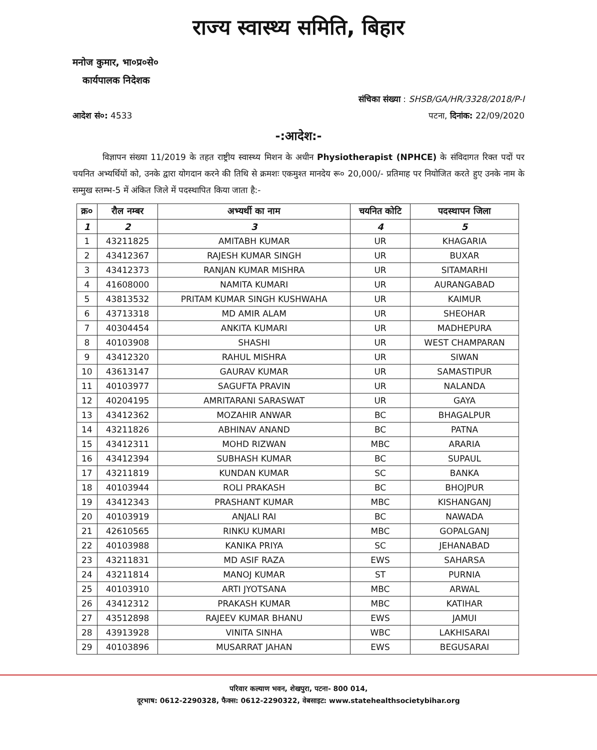राज्य स्वास्थ्य समिति, बिहार
मनोज कुमार, भा०प्र०से०
कार्यपालक निदेशक
संचिका संख्या : SHSB/GA/HR/3328/2018/P-I
आदेश सं०: 4533 पटना, दिनांक: 22/09/2020
-:आदेश:-
विज्ञापन संख्या 11/2019 के तहत राष्ट्रीय स्वास्थ्य मिशन के अधीन Physiotherapist (NPHCE) के संविदागत रिक्त पदों पर चयनित अभ्यर्थियों को, उनके द्वारा योगदान करने की तिथि से क्रमशः एकमुश्त मानदेय रू० 20,000/- प्रतिमाह पर नियोजित करते हुए उनके नाम के सम्मुख स्तम्भ-5 में अंकित जिले में पदस्थापित किया जाता है:-
| क्र० | रौल नम्बर | अभ्यर्थी का नाम | चयनित कोटि | पदस्थापन जिला |
| --- | --- | --- | --- | --- |
| 1 | 2 | 3 | 4 | 5 |
| 1 | 43211825 | AMITABH KUMAR | UR | KHAGARIA |
| 2 | 43412367 | RAJESH KUMAR SINGH | UR | BUXAR |
| 3 | 43412373 | RANJAN KUMAR MISHRA | UR | SITAMARHI |
| 4 | 41608000 | NAMITA KUMARI | UR | AURANGABAD |
| 5 | 43813532 | PRITAM KUMAR SINGH KUSHWAHA | UR | KAIMUR |
| 6 | 43713318 | MD AMIR ALAM | UR | SHEOHAR |
| 7 | 40304454 | ANKITA KUMARI | UR | MADHEPURA |
| 8 | 40103908 | SHASHI | UR | WEST CHAMPARAN |
| 9 | 43412320 | RAHUL MISHRA | UR | SIWAN |
| 10 | 43613147 | GAURAV KUMAR | UR | SAMASTIPUR |
| 11 | 40103977 | SAGUFTA PRAVIN | UR | NALANDA |
| 12 | 40204195 | AMRITARANI SARASWAT | UR | GAYA |
| 13 | 43412362 | MOZAHIR ANWAR | BC | BHAGALPUR |
| 14 | 43211826 | ABHINAV ANAND | BC | PATNA |
| 15 | 43412311 | MOHD RIZWAN | MBC | ARARIA |
| 16 | 43412394 | SUBHASH KUMAR | BC | SUPAUL |
| 17 | 43211819 | KUNDAN KUMAR | SC | BANKA |
| 18 | 40103944 | ROLI PRAKASH | BC | BHOJPUR |
| 19 | 43412343 | PRASHANT KUMAR | MBC | KISHANGANJ |
| 20 | 40103919 | ANJALI RAI | BC | NAWADA |
| 21 | 42610565 | RINKU KUMARI | MBC | GOPALGANJ |
| 22 | 40103988 | KANIKA PRIYA | SC | JEHANABAD |
| 23 | 43211831 | MD ASIF RAZA | EWS | SAHARSA |
| 24 | 43211814 | MANOJ KUMAR | ST | PURNIA |
| 25 | 40103910 | ARTI JYOTSANA | MBC | ARWAL |
| 26 | 43412312 | PRAKASH KUMAR | MBC | KATIHAR |
| 27 | 43512898 | RAJEEV KUMAR BHANU | EWS | JAMUI |
| 28 | 43913928 | VINITA SINHA | WBC | LAKHISARAI |
| 29 | 40103896 | MUSARRAT JAHAN | EWS | BEGUSARAI |
परिवार कल्याण भवन, शेखपुरा, पटना- 800 014,
दूरभाष: 0612-2290328, फैक्स: 0612-2290322, वेबसाइट: www.statehealthsocietybihar.org